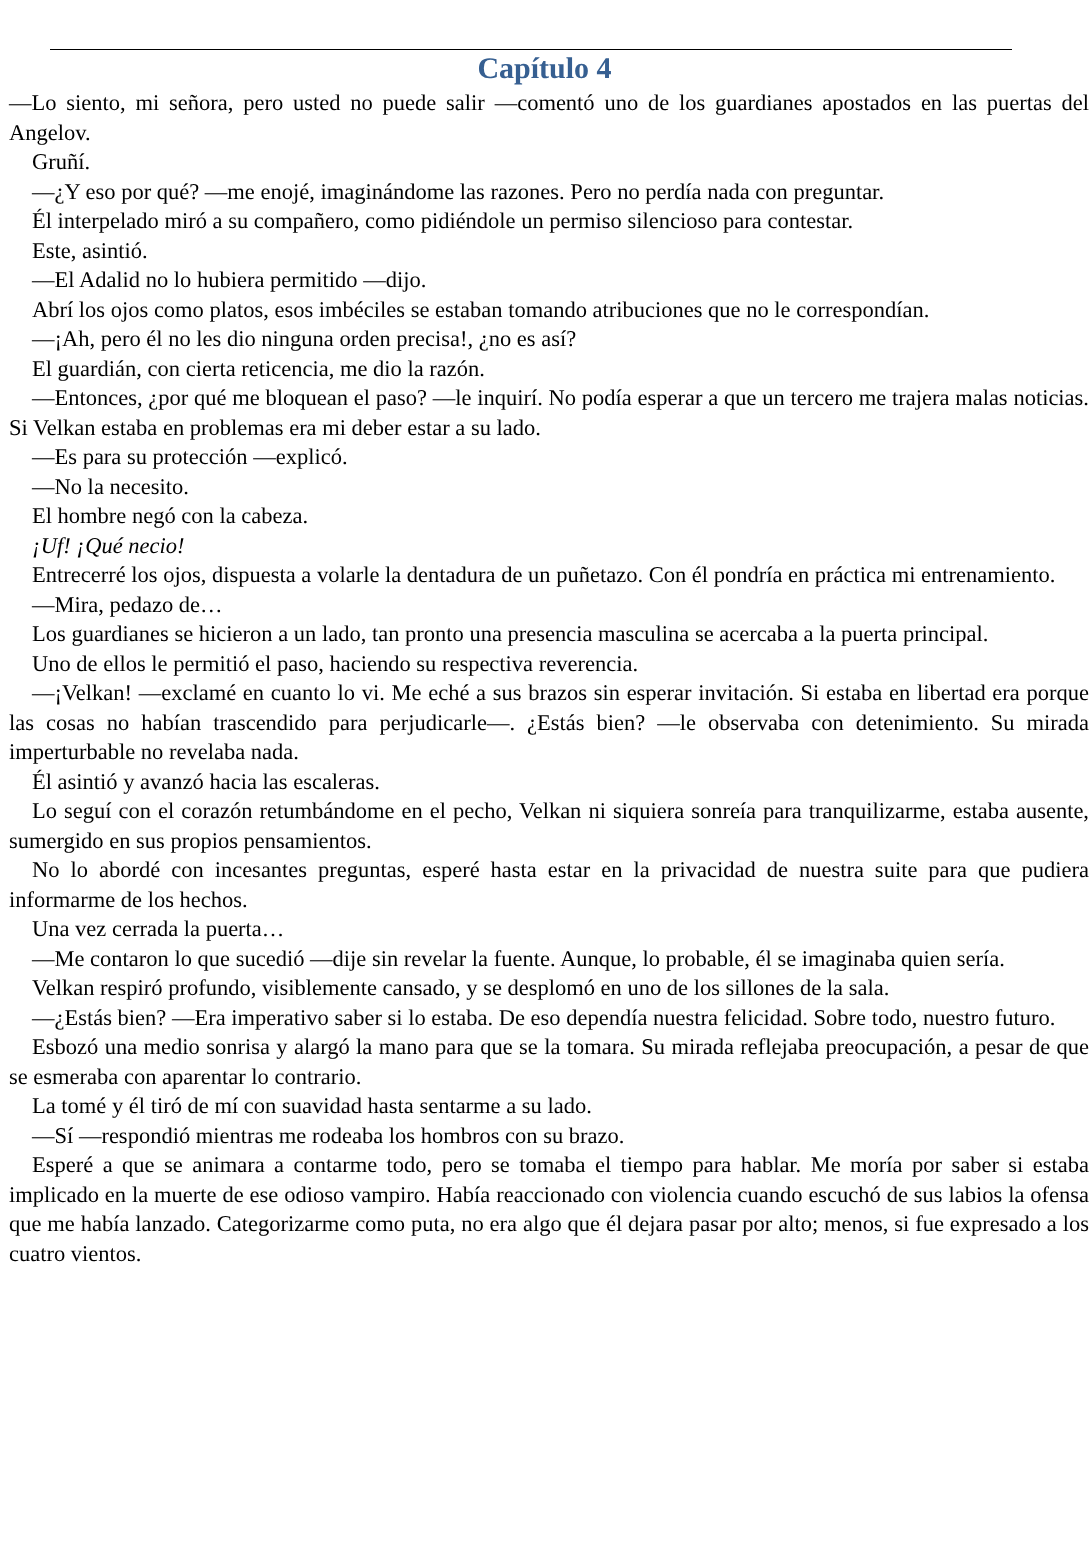Capítulo 4
—Lo siento, mi señora, pero usted no puede salir —comentó uno de los guardianes apostados en las puertas del Angelov.
Gruñí.
—¿Y eso por qué? —me enojé, imaginándome las razones. Pero no perdía nada con preguntar.
Él interpelado miró a su compañero, como pidiéndole un permiso silencioso para contestar.
Este, asintió.
—El Adalid no lo hubiera permitido —dijo.
Abrí los ojos como platos, esos imbéciles se estaban tomando atribuciones que no le correspondían.
—¡Ah, pero él no les dio ninguna orden precisa!, ¿no es así?
El guardián, con cierta reticencia, me dio la razón.
—Entonces, ¿por qué me bloquean el paso? —le inquirí. No podía esperar a que un tercero me trajera malas noticias. Si Velkan estaba en problemas era mi deber estar a su lado.
—Es para su protección —explicó.
—No la necesito.
El hombre negó con la cabeza.
¡Uf! ¡Qué necio!
Entrecerré los ojos, dispuesta a volarle la dentadura de un puñetazo. Con él pondría en práctica mi entrenamiento.
—Mira, pedazo de…
Los guardianes se hicieron a un lado, tan pronto una presencia masculina se acercaba a la puerta principal.
Uno de ellos le permitió el paso, haciendo su respectiva reverencia.
—¡Velkan! —exclamé en cuanto lo vi. Me eché a sus brazos sin esperar invitación. Si estaba en libertad era porque las cosas no habían trascendido para perjudicarle—. ¿Estás bien? —le observaba con detenimiento. Su mirada imperturbable no revelaba nada.
Él asintió y avanzó hacia las escaleras.
Lo seguí con el corazón retumbándome en el pecho, Velkan ni siquiera sonreía para tranquilizarme, estaba ausente, sumergido en sus propios pensamientos.
No lo abordé con incesantes preguntas, esperé hasta estar en la privacidad de nuestra suite para que pudiera informarme de los hechos.
Una vez cerrada la puerta…
—Me contaron lo que sucedió —dije sin revelar la fuente. Aunque, lo probable, él se imaginaba quien sería.
Velkan respiró profundo, visiblemente cansado, y se desplomó en uno de los sillones de la sala.
—¿Estás bien? —Era imperativo saber si lo estaba. De eso dependía nuestra felicidad. Sobre todo, nuestro futuro.
Esbozó una medio sonrisa y alargó la mano para que se la tomara. Su mirada reflejaba preocupación, a pesar de que se esmeraba con aparentar lo contrario.
La tomé y él tiró de mí con suavidad hasta sentarme a su lado.
—Sí —respondió mientras me rodeaba los hombros con su brazo.
Esperé a que se animara a contarme todo, pero se tomaba el tiempo para hablar. Me moría por saber si estaba implicado en la muerte de ese odioso vampiro. Había reaccionado con violencia cuando escuchó de sus labios la ofensa que me había lanzado. Categorizarme como puta, no era algo que él dejara pasar por alto; menos, si fue expresado a los cuatro vientos.